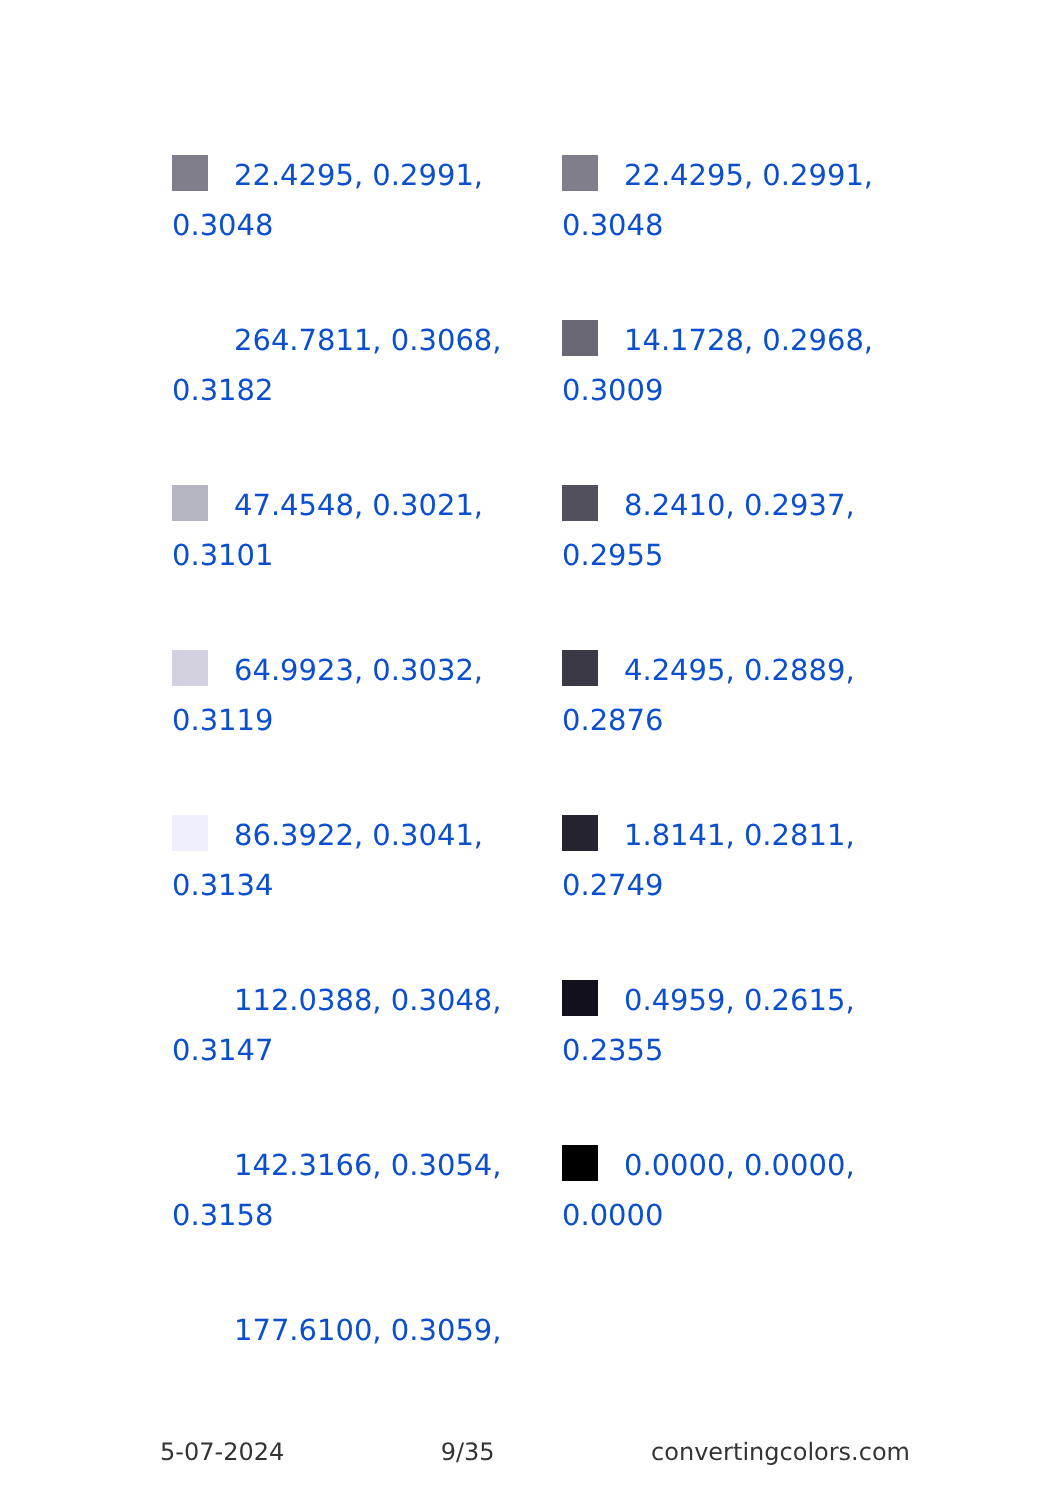22.4295, 0.2991, 0.3048
22.4295, 0.2991, 0.3048
264.7811, 0.3068, 0.3182
14.1728, 0.2968, 0.3009
47.4548, 0.3021, 0.3101
8.2410, 0.2937, 0.2955
64.9923, 0.3032, 0.3119
4.2495, 0.2889, 0.2876
86.3922, 0.3041, 0.3134
1.8141, 0.2811, 0.2749
112.0388, 0.3048, 0.3147
0.4959, 0.2615, 0.2355
142.3166, 0.3054, 0.3158
0.0000, 0.0000, 0.0000
177.6100, 0.3059,
5-07-2024 9/35 convertingcolors.com